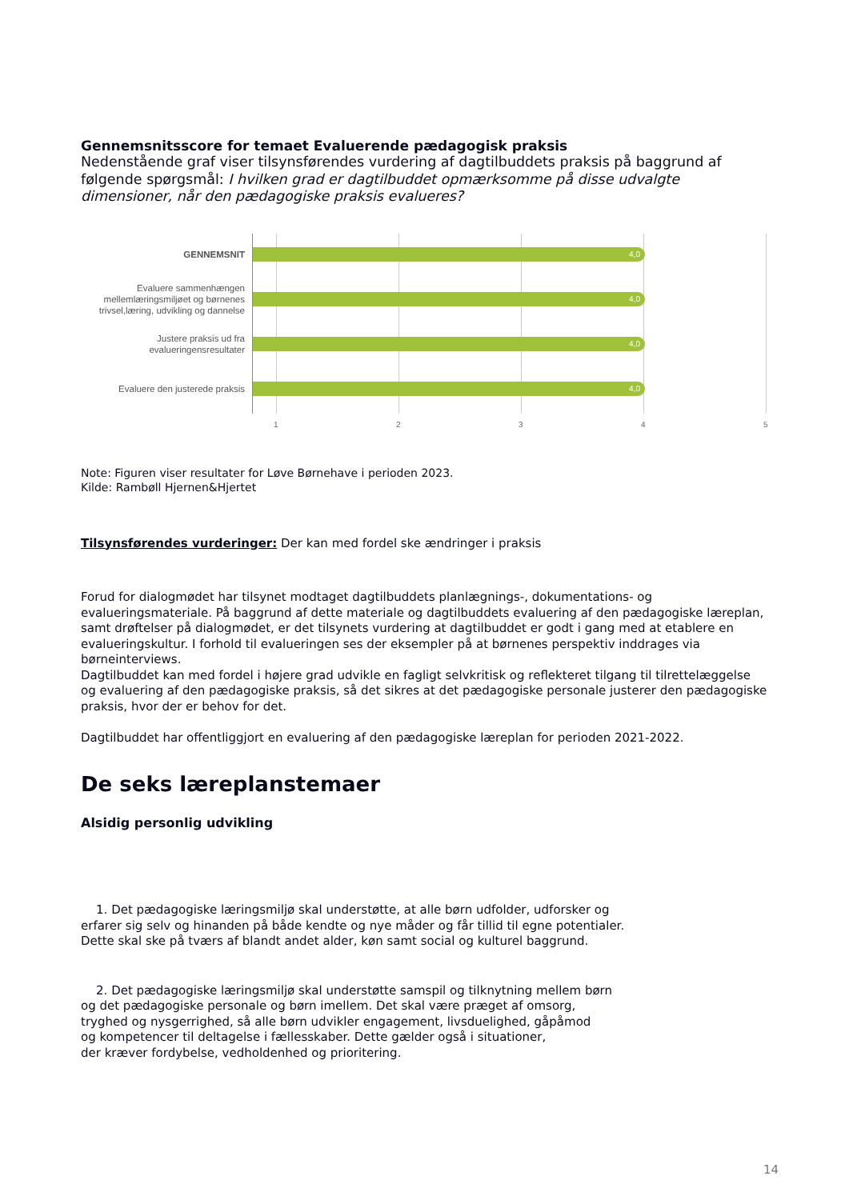Gennemsnitsscore for temaet Evaluerende pædagogisk praksis
Nedenstående graf viser tilsynsførendes vurdering af dagtilbuddets praksis på baggrund af følgende spørgsmål: I hvilken grad er dagtilbuddet opmærksomme på disse udvalgte dimensioner, når den pædagogiske praksis evalueres?
GENNEMSNIT
4,0
Evaluere sammenhængen mellemlæringsmiljøet og børnenes trivsel,læring, udvikling og dannelse
4,0
Justere praksis ud fra evalueringensresultater
4,0
Evaluere den justerede praksis
4,0
1 2 3 4 5
Note: Figuren viser resultater for Løve Børnehave i perioden 2023.
Kilde: Rambøll Hjernen&Hjertet
Tilsynsførendes vurderinger: Der kan med fordel ske ændringer i praksis
Forud for dialogmødet har tilsynet modtaget dagtilbuddets planlægnings-, dokumentations- og evalueringsmateriale. På baggrund af dette materiale og dagtilbuddets evaluering af den pædagogiske læreplan, samt drøftelser på dialogmødet, er det tilsynets vurdering at dagtilbuddet er godt i gang med at etablere en evalueringskultur. I forhold til evalueringen ses der eksempler på at børnenes perspektiv inddrages via børneinterviews.
Dagtilbuddet kan med fordel i højere grad udvikle en fagligt selvkritisk og reflekteret tilgang til tilrettelæggelse og evaluering af den pædagogiske praksis, så det sikres at det pædagogiske personale justerer den pædagogiske praksis, hvor der er behov for det.
Dagtilbuddet har offentliggjort en evaluering af den pædagogiske læreplan for perioden 2021-2022.
De seks læreplanstemaer
Alsidig personlig udvikling
1. Det pædagogiske læringsmiljø skal understøtte, at alle børn udfolder, udforsker og
erfarer sig selv og hinanden på både kendte og nye måder og får tillid til egne potentialer.
Dette skal ske på tværs af blandt andet alder, køn samt social og kulturel baggrund.
2. Det pædagogiske læringsmiljø skal understøtte samspil og tilknytning mellem børn
og det pædagogiske personale og børn imellem. Det skal være præget af omsorg,
tryghed og nysgerrighed, så alle børn udvikler engagement, livsduelighed, gåpåmod
og kompetencer til deltagelse i fællesskaber. Dette gælder også i situationer,
der kræver fordybelse, vedholdenhed og prioritering.
14